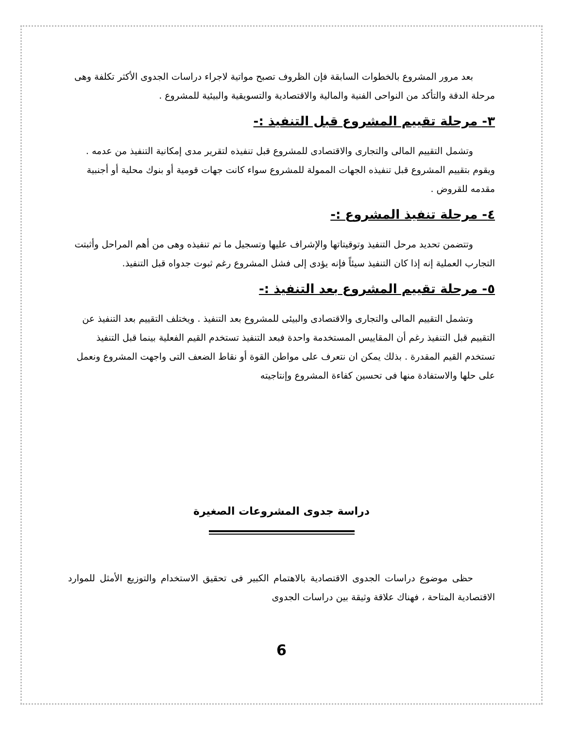بعد مرور المشروع بالخطوات السابقة فإن الظروف تصبح مواتية لاجراء دراسات الجدوى الأكثر تكلفة وهى مرحلة الدقة والتأكد من النواحى الفنية والمالية والاقتصادية والتسويقية والبيئية للمشروع .
٣- مرحلة تقييم المشروع قبل التنفيذ :-
وتشمل التقييم المالى والتجارى والاقتصادى للمشروع قبل تنفيذه لتقرير مدى إمكانية التنفيذ من عدمه . ويقوم بتقييم المشروع قبل تنفيذه الجهات الممولة للمشروع سواء كانت جهات قومية أو بنوك محلية أو أجنبية مقدمه للقروض .
٤- مرحلة تنفيذ المشروع :-
وتتضمن تحديد مرحل التنفيذ وتوقيتاتها والإشراف عليها وتسجيل ما تم تنفيذه وهى من أهم المراحل وأثبتت التجارب العملية إنه إذا كان التنفيذ سيئاً فإنه يؤدى إلى فشل المشروع رغم ثبوت جدواه قبل التنفيذ.
٥- مرحلة تقييم المشروع بعد التنفيذ :-
وتشمل التقييم المالى والتجارى والاقتصادى والبيئى للمشروع بعد التنفيذ . ويختلف التقييم بعد التنفيذ عن التقييم قبل التنفيذ رغم أن المقاييس المستخدمة واحدة فبعد التنفيذ تستخدم القيم الفعلية بينما قبل التنفيذ تستخدم القيم المقدرة . بذلك يمكن ان نتعرف على مواطن القوة أو نقاط الضعف التى واجهت المشروع ونعمل على حلها والاستفادة منها فى تحسين كفاءة المشروع وإنتاجيته
دراسة جدوى المشروعات الصغيرة
حظى موضوع دراسات الجدوى الاقتصادية بالاهتمام الكبير فى تحقيق الاستخدام والتوزيع الأمثل للموارد الاقتصادية المتاحة ، فهناك علاقة وثيقة بين دراسات الجدوى
6